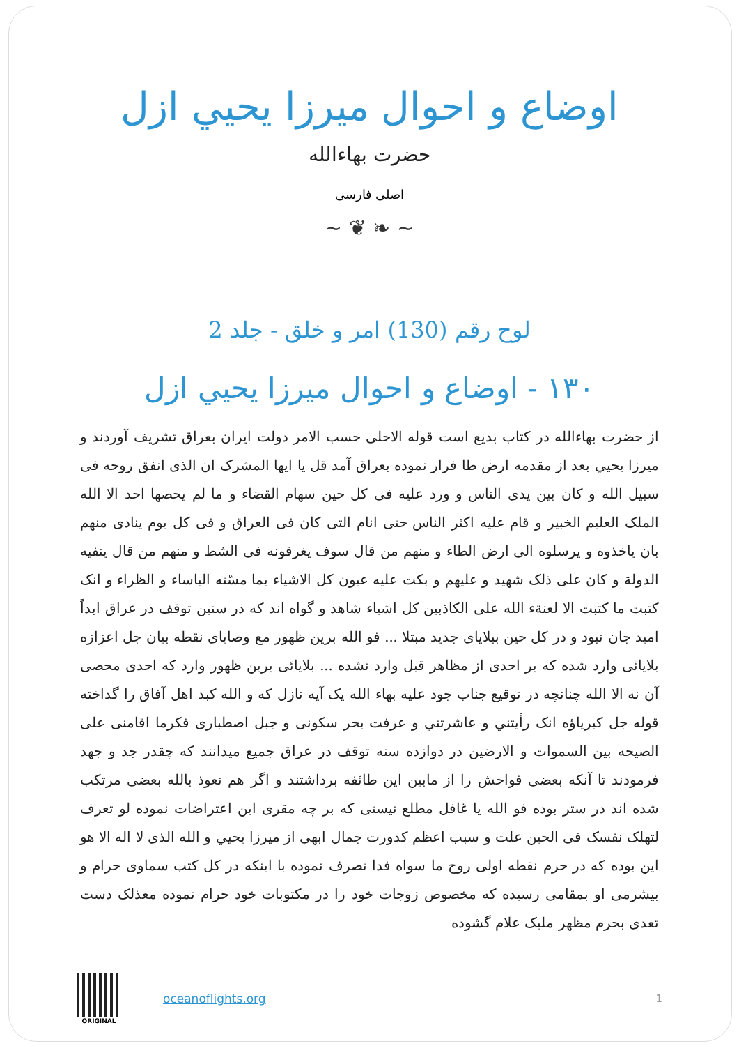اوضاع و احوال میرزا يحيي ازل
حضرت بهاءالله
اصلی فارسی
~ ❦ ❧ ~
لوح رقم (130) امر و خلق - جلد 2
۱۳۰ - اوضاع و احوال میرزا يحيي ازل
از حضرت بهاءالله در کتاب بديع است قوله الاحلی حسب الامر دولت ايران بعراق تشريف آوردند و ميرزا يحيي بعد از مقدمه ارض طا فرار نموده بعراق آمد قل يا ايها المشرک ان الذی انفق روحه فی سبيل الله و کان بين يدی الناس و ورد عليه فی کل حين سهام القضاء و ما لم يحصها احد الا الله الملک العليم الخبير و قام عليه اکثر الناس حتی انام التی کان فی العراق و فی کل يوم ينادی منهم بان ياخذوه و يرسلوه الی ارض الطاء و منهم من قال سوف يغرقونه فی الشط و منهم من قال ينفيه الدولة و کان علی ذلک شهيد و عليهم و بکت عليه عيون کل الاشياء بما مسّته الباساء و الظراء و انک کتبت ما کتبت الا لعنةء الله علی الکاذبين کل اشياء شاهد و گواه اند که در سنين توقف در عراق ابداً اميد جان نبود و در کل حين ببلايای جديد مبتلا ... فو الله برين ظهور مع وصايای نقطه بيان جل اعزازه بلايائی وارد شده که بر احدی از مظاهر قبل وارد نشده ... بلايائی برين ظهور وارد که احدی محصی آن نه الا الله چنانچه در توقيع جناب جود عليه بهاء الله يک آيه نازل که و الله کبد اهل آفاق را گداخته قوله جل کبرياؤه انک رأيتني و عاشرتني و عرفت بحر سکونی و جبل اصطباری فکرما اقامنی علی الصيحه بين السموات و الارضين در دوازده سنه توقف در عراق جميع ميدانند که چقدر جد و جهد فرمودند تا آنکه بعضی فواحش را از مابين اين طائفه برداشتند و اگر هم نعوذ بالله بعضی مرتکب شده اند در ستر بوده فو الله يا غافل مطلع نيستی که بر چه مقری اين اعتراضات نموده لو تعرف لتهلک نفسک فی الحين علت و سبب اعظم کدورت جمال ابهی از ميرزا يحيي و الله الذی لا اله الا هو اين بوده که در حرم نقطه اولی روح ما سواه فدا تصرف نموده با اينکه در کل کتب سماوی حرام و بيشرمی او بمقامی رسيده که مخصوص زوجات خود را در مکتوبات خود حرام نموده معذلک دست تعدی بحرم مظهر مليک علام گشوده
ORIGINAL
oceanoflights.org 1